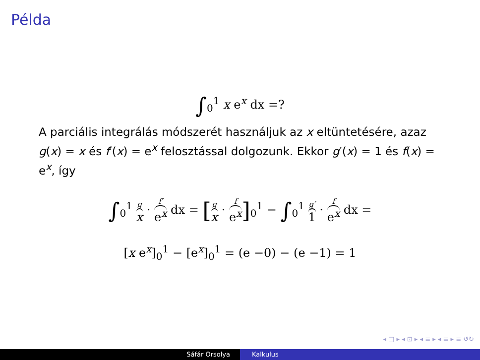Példa
∫<sub>0</sub><sup>1</sup> x e<sup>x</sup> dx =?
A parciális integrálás módszerét használjuk az x eltüntetésére, azaz g(x) = x és f′(x) = e<sup>x</sup> felosztással dolgozunk. Ekkor g′(x) = 1 és f(x) = e<sup>x</sup>, így
∫<sub>0</sub><sup>1</sup> g x · f′ e<sup>x</sup> dx = [g x · f e<sup>x</sup>]<sub>0</sub><sup>1</sup> − ∫<sub>0</sub><sup>1</sup> g′ 1 · f e<sup>x</sup> dx =
[x e<sup>x</sup>]<sub>0</sub><sup>1</sup> − [e<sup>x</sup>]<sub>0</sub><sup>1</sup> = (e −0) − (e −1) = 1
◂ □ ▸ ◂ ⊡ ▸ ◂ ≡ ▸ ◂ ≡ ▸ ≡ ↺↻
Sáfár Orsolya Kalkulus